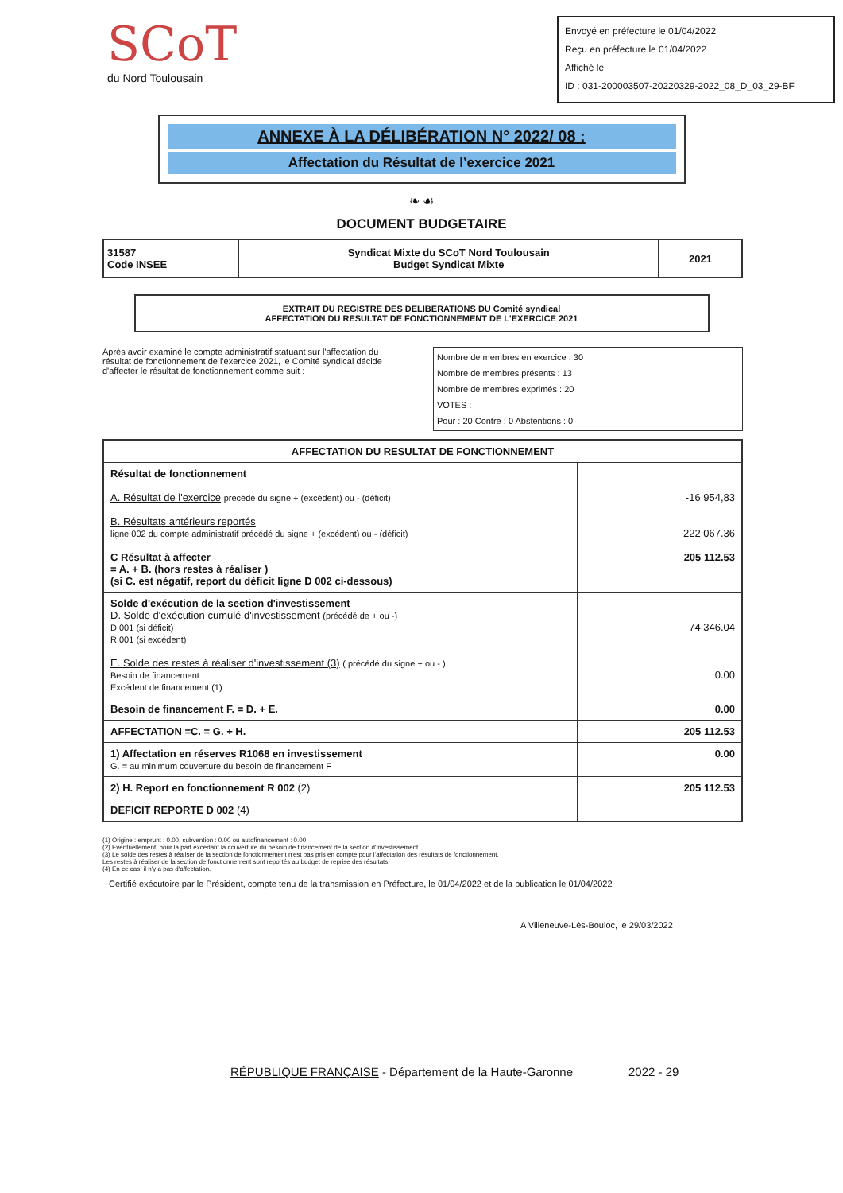SCoT
du Nord Toulousain
Envoyé en préfecture le 01/04/2022
Reçu en préfecture le 01/04/2022
Affiché le
ID : 031-200003507-20220329-2022_08_D_03_29-BF
ANNEXE À LA DÉLIBÉRATION N° 2022/ 08 :
Affectation du Résultat de l’exercice 2021
❧ ☙
DOCUMENT BUDGETAIRE
| 31587 Code INSEE | Syndicat Mixte du SCoT Nord Toulousain Budget Syndicat Mixte | 2021 |
EXTRAIT DU REGISTRE DES DELIBERATIONS DU Comité syndical
AFFECTATION DU RESULTAT DE FONCTIONNEMENT DE L'EXERCICE 2021
Après avoir examiné le compte administratif statuant sur l'affectation du résultat de fonctionnement de l'exercice 2021, le Comité syndical décide d'affecter le résultat de fonctionnement comme suit :
Nombre de membres en exercice : 30
Nombre de membres présents : 13
Nombre de membres exprimés : 20
VOTES :
Pour : 20 Contre : 0 Abstentions : 0
| AFFECTATION DU RESULTAT DE FONCTIONNEMENT | |
| --- | --- |
| Résultat de fonctionnement A. Résultat de l'exercice précédé du signe + (excédent) ou - (déficit) B. Résultats antérieurs reportés ligne 002 du compte administratif précédé du signe + (excédent) ou - (déficit) C Résultat à affecter = A. + B. (hors restes à réaliser ) (si C. est négatif, report du déficit ligne D 002 ci-dessous) | -16 954,83 222 067.36 205 112.53 |
| Solde d'exécution de la section d'investissement D. Solde d'exécution cumulé d'investissement (précédé de + ou -) D 001 (si déficit) R 001 (si excédent) E. Solde des restes à réaliser d'investissement (3) ( précédé du signe + ou - ) Besoin de financement Excédent de financement (1) | 74 346.04 0.00 |
| Besoin de financement F. = D. + E. | 0.00 |
| AFFECTATION =C. = G. + H. | 205 112.53 |
| 1) Affectation en réserves R1068 en investissement G. = au minimum couverture du besoin de financement F | 0.00 |
| 2) H. Report en fonctionnement R 002 (2) | 205 112.53 |
| DEFICIT REPORTE D 002 (4) | |
(1) Origine : emprunt : 0.00, subvention : 0.00 ou autofinancement : 0.00
(2) Eventuellement, pour la part excédant la couverture du besoin de financement de la section d'investissement.
(3) Le solde des restes à réaliser de la section de fonctionnement n'est pas pris en compte pour l'affectation des résultats de fonctionnement.
Les restes à réaliser de la section de fonctionnement sont reportés au budget de reprise des résultats.
(4) En ce cas, il n'y a pas d'affectation.
Certifié exécutoire par le Président, compte tenu de la transmission en Préfecture, le 01/04/2022 et de la publication le 01/04/2022
A Villeneuve-Lès-Bouloc, le 29/03/2022
RÉPUBLIQUE FRANÇAISE - Département de la Haute-Garonne 2022 - 29